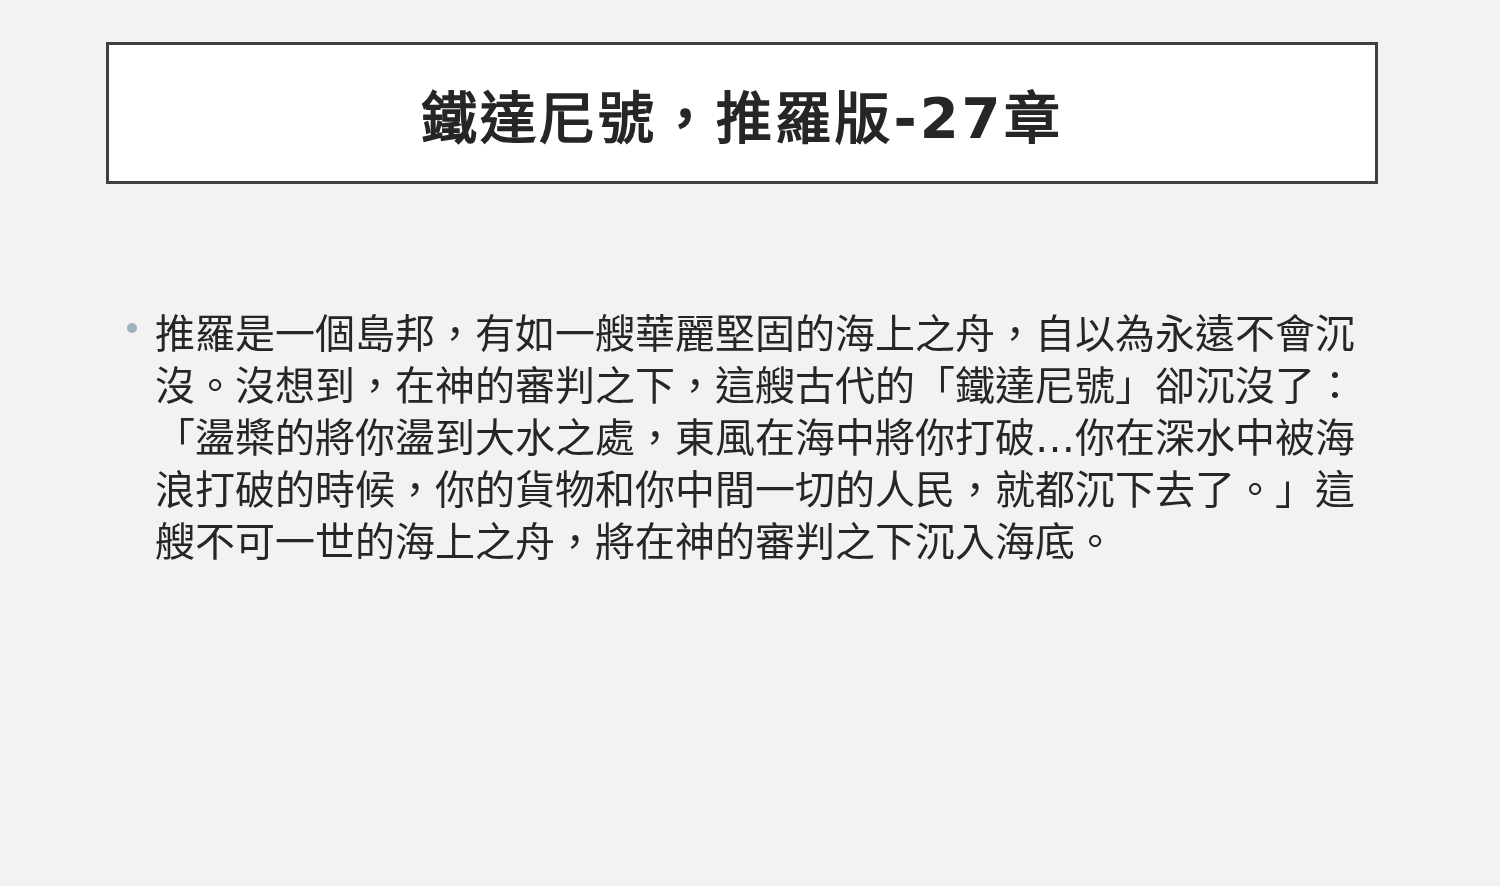鐵達尼號，推羅版-27章
推羅是一個島邦，有如一艘華麗堅固的海上之舟，自以為永遠不會沉沒。沒想到，在神的審判之下，這艘古代的「鐵達尼號」卻沉沒了：「盪槳的將你盪到大水之處，東風在海中將你打破…你在深水中被海浪打破的時候，你的貨物和你中間一切的人民，就都沉下去了。」這艘不可一世的海上之舟，將在神的審判之下沉入海底。